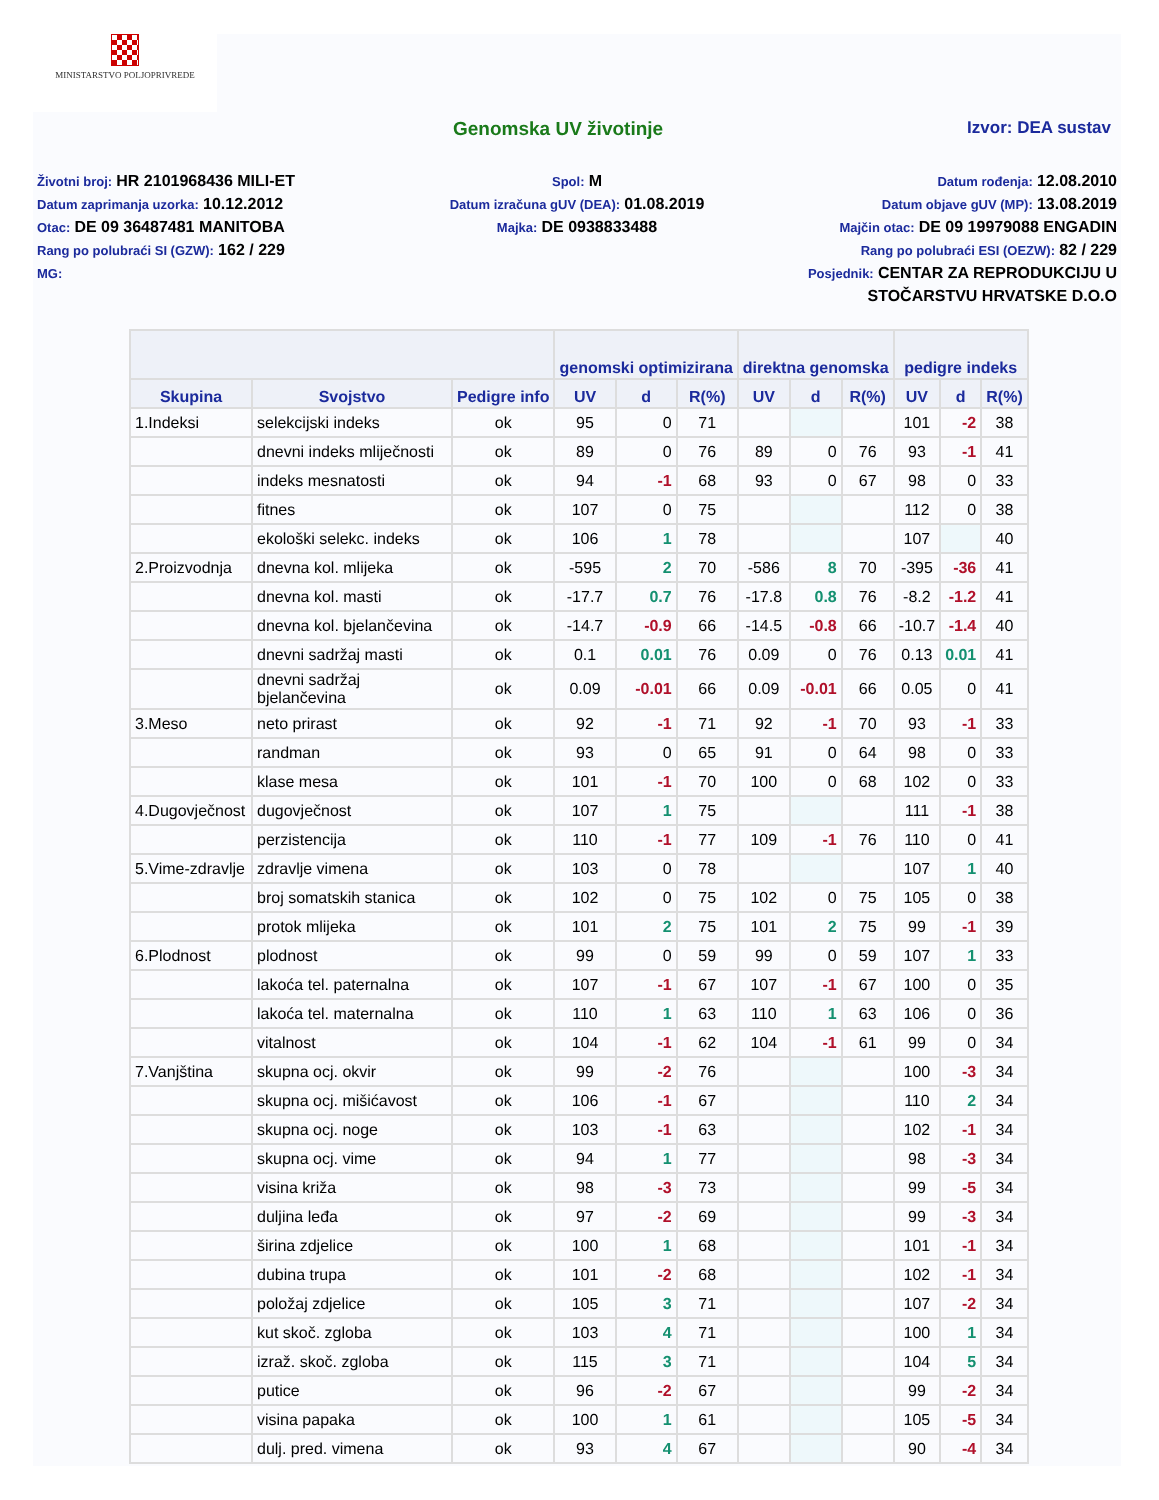MINISTARSTVO POLJOPRIVREDE
Genomska UV životinje Izvor: DEA sustav
Životni broj: HR 2101968436 MILI-ET
Datum zaprimanja uzorka: 10.12.2012
Otac: DE 09 36487481 MANITOBA
Rang po polubraći SI (GZW): 162 / 229
MG:
Spol: M
Datum izračuna gUV (DEA): 01.08.2019
Majka: DE 0938833488
Datum rođenja: 12.08.2010
Datum objave gUV (MP): 13.08.2019
Majčin otac: DE 09 19979088 ENGADIN
Rang po polubraći ESI (OEZW): 82 / 229
Posjednik: CENTAR ZA REPRODUKCIJU U STOČARSTVU HRVATSKE D.O.O
| | | | genomski optimizirana | | | direktna genomska | | | pedigre indeks | | |
| --- | --- | --- | --- | --- | --- | --- | --- | --- | --- | --- | --- |
| Skupina | Svojstvo | Pedigre info | UV | d | R(%) | UV | d | R(%) | UV | d | R(%) |
| 1.Indeksi | selekcijski indeks | ok | 95 | 0 | 71 | | | | 101 | -2 | 38 |
| | dnevni indeks mliječnosti | ok | 89 | 0 | 76 | 89 | 0 | 76 | 93 | -1 | 41 |
| | indeks mesnatosti | ok | 94 | -1 | 68 | 93 | 0 | 67 | 98 | 0 | 33 |
| | fitnes | ok | 107 | 0 | 75 | | | | 112 | 0 | 38 |
| | ekološki selekc. indeks | ok | 106 | 1 | 78 | | | | 107 | | 40 |
| 2.Proizvodnja | dnevna kol. mlijeka | ok | -595 | 2 | 70 | -586 | 8 | 70 | -395 | -36 | 41 |
| | dnevna kol. masti | ok | -17.7 | 0.7 | 76 | -17.8 | 0.8 | 76 | -8.2 | -1.2 | 41 |
| | dnevna kol. bjelančevina | ok | -14.7 | -0.9 | 66 | -14.5 | -0.8 | 66 | -10.7 | -1.4 | 40 |
| | dnevni sadržaj masti | ok | 0.1 | 0.01 | 76 | 0.09 | 0 | 76 | 0.13 | 0.01 | 41 |
| | dnevni sadržaj bjelančevina | ok | 0.09 | -0.01 | 66 | 0.09 | -0.01 | 66 | 0.05 | 0 | 41 |
| 3.Meso | neto prirast | ok | 92 | -1 | 71 | 92 | -1 | 70 | 93 | -1 | 33 |
| | randman | ok | 93 | 0 | 65 | 91 | 0 | 64 | 98 | 0 | 33 |
| | klase mesa | ok | 101 | -1 | 70 | 100 | 0 | 68 | 102 | 0 | 33 |
| 4.Dugovječnost | dugovječnost | ok | 107 | 1 | 75 | | | | 111 | -1 | 38 |
| | perzistencija | ok | 110 | -1 | 77 | 109 | -1 | 76 | 110 | 0 | 41 |
| 5.Vime-zdravlje | zdravlje vimena | ok | 103 | 0 | 78 | | | | 107 | 1 | 40 |
| | broj somatskih stanica | ok | 102 | 0 | 75 | 102 | 0 | 75 | 105 | 0 | 38 |
| | protok mlijeka | ok | 101 | 2 | 75 | 101 | 2 | 75 | 99 | -1 | 39 |
| 6.Plodnost | plodnost | ok | 99 | 0 | 59 | 99 | 0 | 59 | 107 | 1 | 33 |
| | lakoća tel. paternalna | ok | 107 | -1 | 67 | 107 | -1 | 67 | 100 | 0 | 35 |
| | lakoća tel. maternalna | ok | 110 | 1 | 63 | 110 | 1 | 63 | 106 | 0 | 36 |
| | vitalnost | ok | 104 | -1 | 62 | 104 | -1 | 61 | 99 | 0 | 34 |
| 7.Vanjština | skupna ocj. okvir | ok | 99 | -2 | 76 | | | | 100 | -3 | 34 |
| | skupna ocj. mišićavost | ok | 106 | -1 | 67 | | | | 110 | 2 | 34 |
| | skupna ocj. noge | ok | 103 | -1 | 63 | | | | 102 | -1 | 34 |
| | skupna ocj. vime | ok | 94 | 1 | 77 | | | | 98 | -3 | 34 |
| | visina križa | ok | 98 | -3 | 73 | | | | 99 | -5 | 34 |
| | duljina leđa | ok | 97 | -2 | 69 | | | | 99 | -3 | 34 |
| | širina zdjelice | ok | 100 | 1 | 68 | | | | 101 | -1 | 34 |
| | dubina trupa | ok | 101 | -2 | 68 | | | | 102 | -1 | 34 |
| | položaj zdjelice | ok | 105 | 3 | 71 | | | | 107 | -2 | 34 |
| | kut skoč. zgloba | ok | 103 | 4 | 71 | | | | 100 | 1 | 34 |
| | izraž. skoč. zgloba | ok | 115 | 3 | 71 | | | | 104 | 5 | 34 |
| | putice | ok | 96 | -2 | 67 | | | | 99 | -2 | 34 |
| | visina papaka | ok | 100 | 1 | 61 | | | | 105 | -5 | 34 |
| | dulj. pred. vimena | ok | 93 | 4 | 67 | | | | 90 | -4 | 34 |